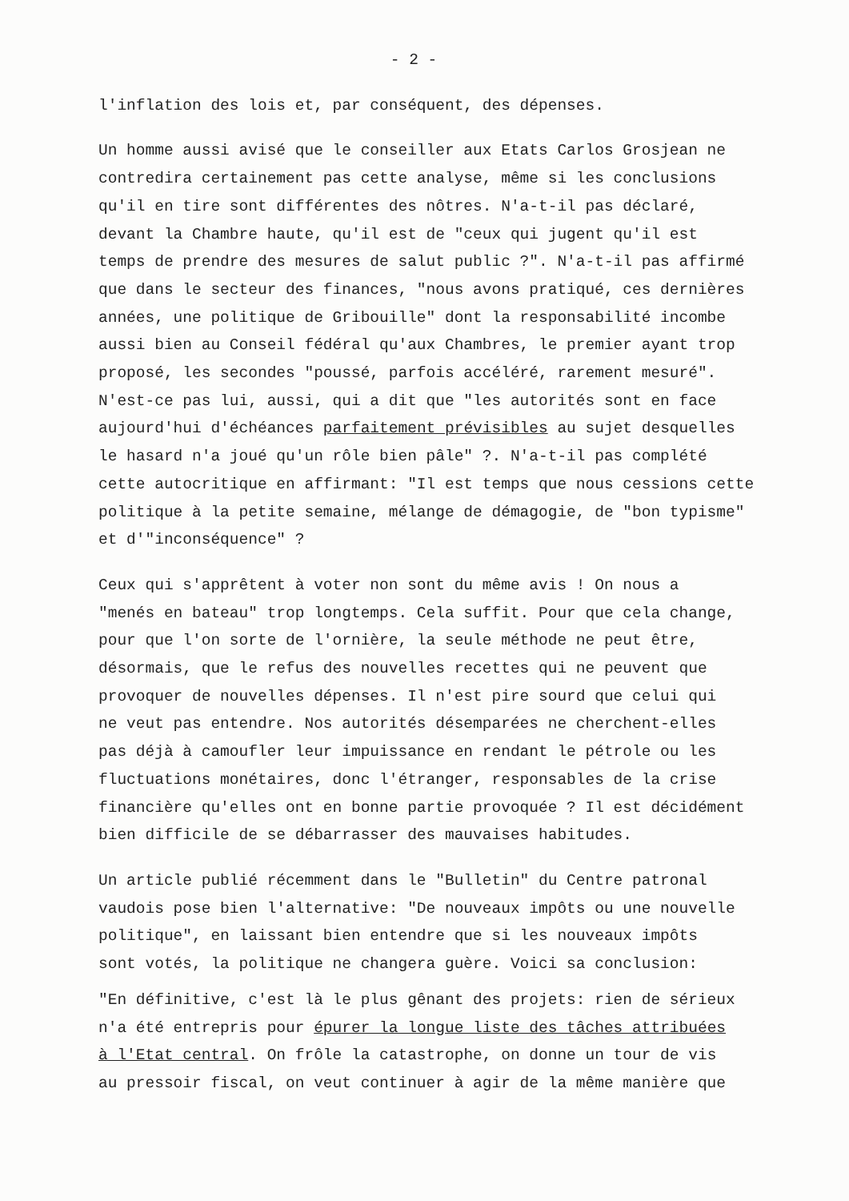- 2 -
l'inflation des lois et, par conséquent, des dépenses.
Un homme aussi avisé que le conseiller aux Etats Carlos Grosjean ne
contredira certainement pas cette analyse, même si les conclusions
qu'il en tire sont différentes des nôtres. N'a-t-il pas déclaré,
devant la Chambre haute, qu'il est de "ceux qui jugent qu'il est
temps de prendre des mesures de salut public ?". N'a-t-il pas affirmé
que dans le secteur des finances, "nous avons pratiqué, ces dernières
années, une politique de Gribouille" dont la responsabilité incombe
aussi bien au Conseil fédéral qu'aux Chambres, le premier ayant trop
proposé, les secondes "poussé, parfois accéléré, rarement mesuré".
N'est-ce pas lui, aussi, qui a dit que "les autorités sont en face
aujourd'hui d'échéances parfaitement prévisibles au sujet desquelles
le hasard n'a joué qu'un rôle bien pâle" ?. N'a-t-il pas complété
cette autocritique en affirmant: "Il est temps que nous cessions cette
politique à la petite semaine, mélange de démagogie, de "bon typisme"
et d'"inconséquence" ?
Ceux qui s'apprêtent à voter non sont du même avis ! On nous a
"menés en bateau" trop longtemps. Cela suffit. Pour que cela change,
pour que l'on sorte de l'ornière, la seule méthode ne peut être,
désormais, que le refus des nouvelles recettes qui ne peuvent que
provoquer de nouvelles dépenses. Il n'est pire sourd que celui qui
ne veut pas entendre. Nos autorités désemparées ne cherchent-elles
pas déjà à camoufler leur impuissance en rendant le pétrole ou les
fluctuations monétaires, donc l'étranger, responsables de la crise
financière qu'elles ont en bonne partie provoquée ? Il est décidément
bien difficile de se débarrasser des mauvaises habitudes.
Un article publié récemment dans le "Bulletin" du Centre patronal
vaudois pose bien l'alternative: "De nouveaux impôts ou une nouvelle
politique", en laissant bien entendre que si les nouveaux impôts
sont votés, la politique ne changera guère. Voici sa conclusion:
"En définitive, c'est là le plus gênant des projets: rien de sérieux
n'a été entrepris pour épurer la longue liste des tâches attribuées
à l'Etat central. On frôle la catastrophe, on donne un tour de vis
au pressoir fiscal, on veut continuer à agir de la même manière que